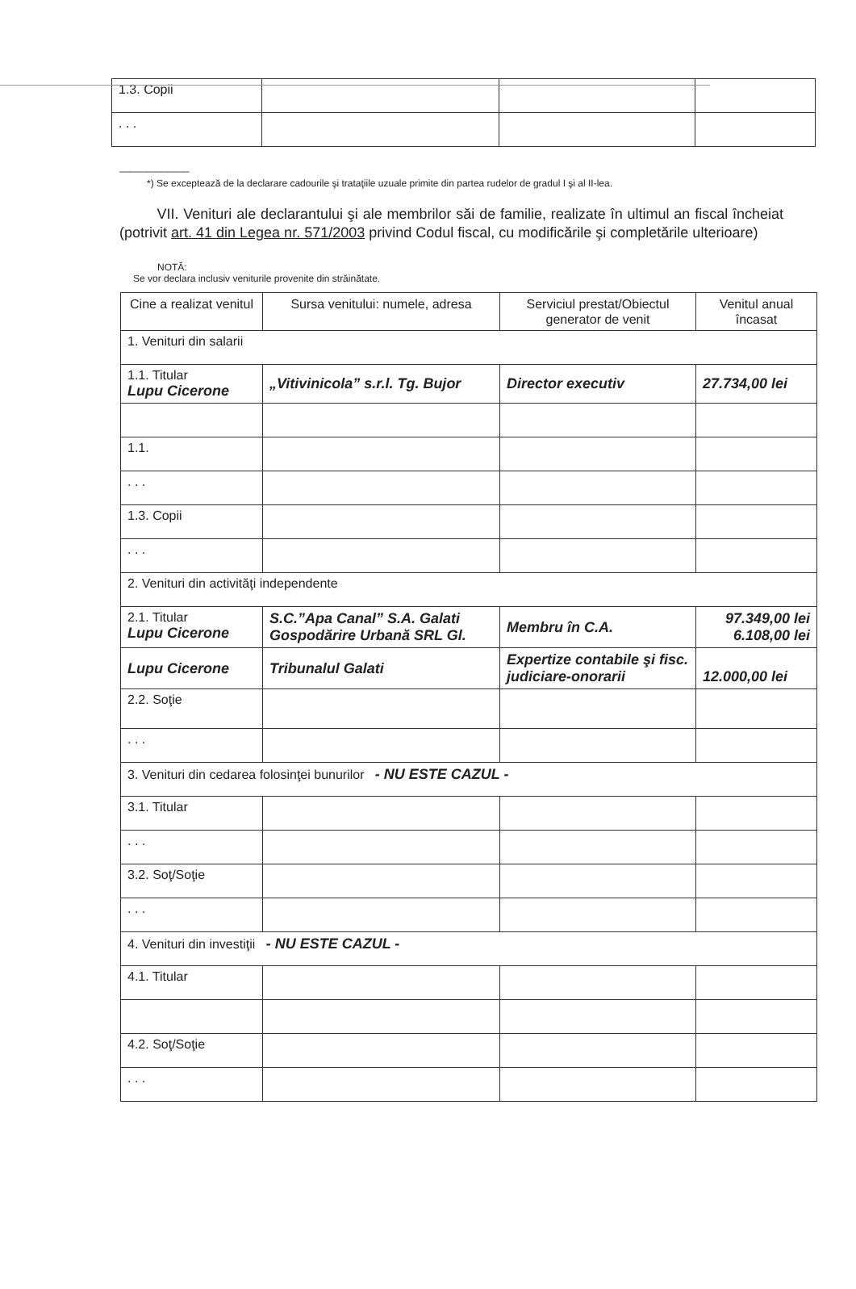| 1.3. Copii | | | |
| . . . | | | |
_____________
*) Se exceptează de la declarare cadourile şi trataţiile uzuale primite din partea rudelor de gradul I şi al II-lea.
VII. Venituri ale declarantului şi ale membrilor săi de familie, realizate în ultimul an fiscal încheiat (potrivit art. 41 din Legea nr. 571/2003 privind Codul fiscal, cu modificările şi completările ulterioare)
NOTĂ:
Se vor declara inclusiv veniturile provenite din străinătate.
| Cine a realizat venitul | Sursa venitului: numele, adresa | Serviciul prestat/Obiectul generator de venit | Venitul anual încasat |
| --- | --- | --- | --- |
| 1. Venituri din salarii | | | |
| 1.1. Titular Lupu Cicerone | „Vitivinicola” s.r.l. Tg. Bujor | Director executiv | 27.734,00 lei |
| 1.1. | | | |
| . . . | | | |
| 1.3. Copii | | | |
| . . . | | | |
| 2. Venituri din activităţi independente | | | |
| 2.1. Titular Lupu Cicerone | S.C.”Apa Canal” S.A. Galati Gospodărire Urbană SRL Gl. | Membru în C.A. | 97.349,00 lei 6.108,00 lei |
| Lupu Cicerone | Tribunalul Galati | Expertize contabile şi fisc. judiciare-onorarii | 12.000,00 lei |
| 2.2. Soţie | | | |
| . . . | | | |
| 3. Venituri din cedarea folosinţei bunurilor - NU ESTE CAZUL - | | | |
| 3.1. Titular | | | |
| . . . | | | |
| 3.2. Soţ/Soţie | | | |
| . . . | | | |
| 4. Venituri din investiţii - NU ESTE CAZUL - | | | |
| 4.1. Titular | | | |
| 4.2. Soţ/Soţie | | | |
| . . . | | | |